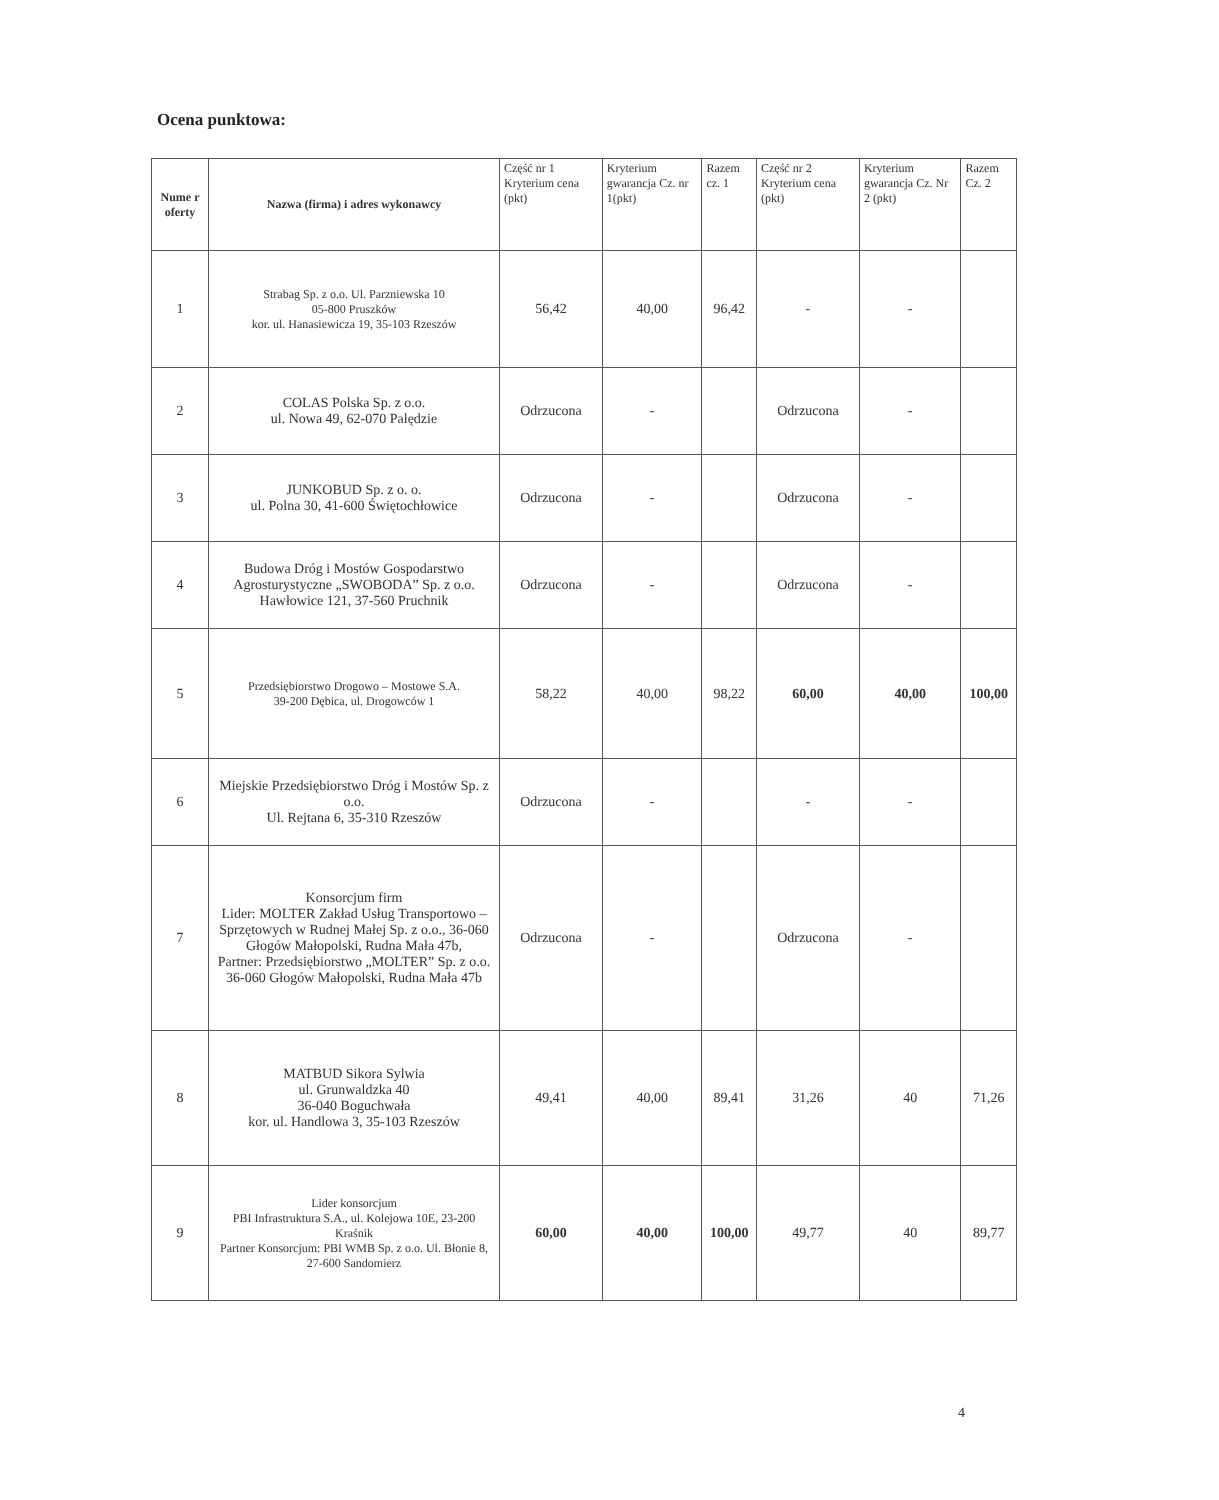Ocena punktowa:
| Nume r oferty | Nazwa (firma) i adres wykonawcy | Część nr 1 Kryterium cena (pkt) | Kryterium gwarancja Cz. nr 1(pkt) | Razem cz. 1 | Część nr 2 Kryterium cena (pkt) | Kryterium gwarancja Cz. Nr 2 (pkt) | Razem Cz. 2 |
| --- | --- | --- | --- | --- | --- | --- | --- |
| 1 | Strabag Sp. z o.o. Ul. Parzniewska 10 05-800 Pruszków kor. ul. Hanasiewicza 19, 35-103 Rzeszów | 56,42 | 40,00 | 96,42 | - | - | |
| 2 | COLAS Polska Sp. z o.o. ul. Nowa 49, 62-070 Palędzie | Odrzucona | - | | Odrzucona | - | |
| 3 | JUNKOBUD Sp. z o. o. ul. Polna 30, 41-600 Świętochłowice | Odrzucona | - | | Odrzucona | - | |
| 4 | Budowa Dróg i Mostów Gospodarstwo Agrosturystyczne „SWOBODA” Sp. z o.o. Hawłowice 121, 37-560 Pruchnik | Odrzucona | - | | Odrzucona | - | |
| 5 | Przedsiębiorstwo Drogowo – Mostowe S.A. 39-200 Dębica, ul. Drogowców 1 | 58,22 | 40,00 | 98,22 | 60,00 | 40,00 | 100,00 |
| 6 | Miejskie Przedsiębiorstwo Dróg i Mostów Sp. z o.o. Ul. Rejtana 6, 35-310 Rzeszów | Odrzucona | - | | - | - | |
| 7 | Konsorcjum firm Lider: MOLTER Zakład Usług Transportowo – Sprzętowych w Rudnej Małej Sp. z o.o., 36-060 Głogów Małopolski, Rudna Mała 47b, Partner: Przedsiębiorstwo „MOLTER” Sp. z o.o. 36-060 Głogów Małopolski, Rudna Mała 47b | Odrzucona | - | | Odrzucona | - | |
| 8 | MATBUD Sikora Sylwia ul. Grunwaldzka 40 36-040 Boguchwała kor. ul. Handlowa 3, 35-103 Rzeszów | 49,41 | 40,00 | 89,41 | 31,26 | 40 | 71,26 |
| 9 | Lider konsorcjum PBI Infrastruktura S.A., ul. Kolejowa 10E, 23-200 Kraśnik Partner Konsorcjum: PBI WMB Sp. z o.o. Ul. Błonie 8, 27-600 Sandomierz | 60,00 | 40,00 | 100,00 | 49,77 | 40 | 89,77 |
4